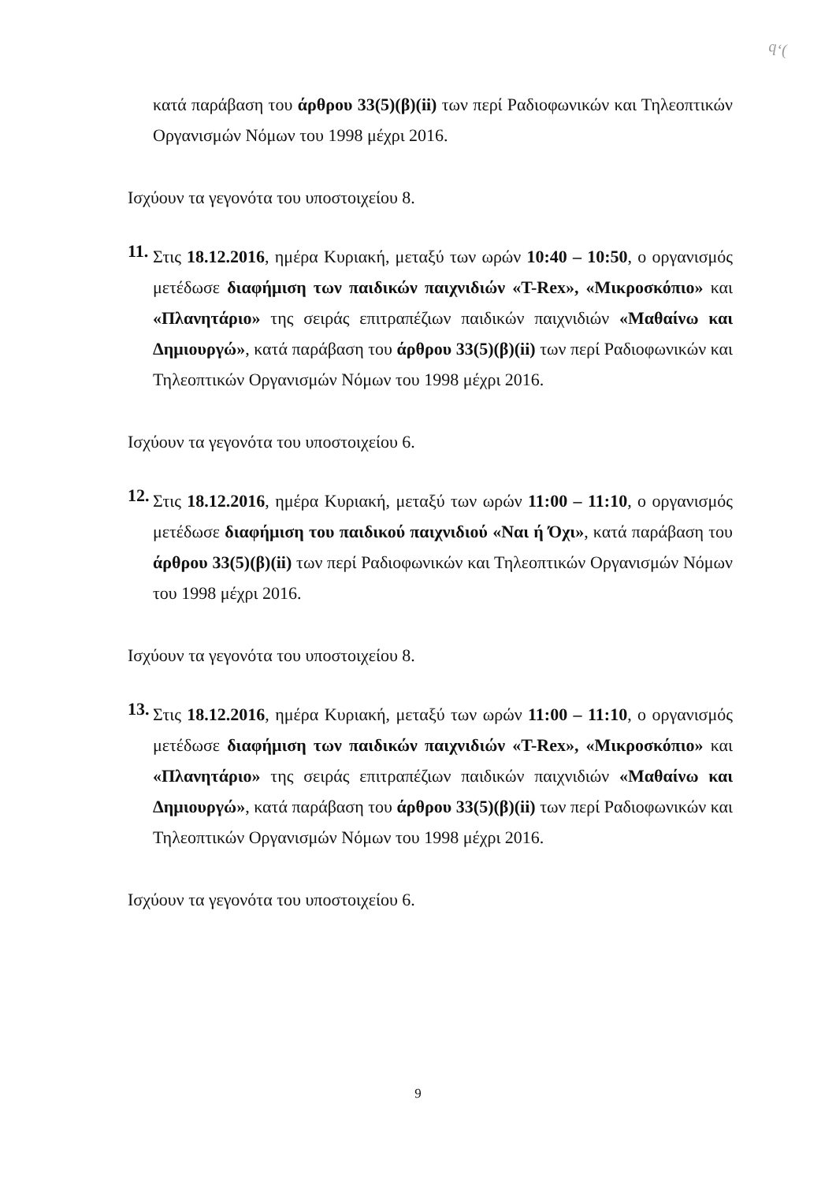ϥ‘(
κατά παράβαση του άρθρου 33(5)(β)(ii) των περί Ραδιοφωνικών και Τηλεοπτικών Οργανισμών Νόμων του 1998 μέχρι 2016.
Ισχύουν τα γεγονότα του υποστοιχείου 8.
11.
Στις 18.12.2016, ημέρα Κυριακή, μεταξύ των ωρών 10:40 – 10:50, ο οργανισμός μετέδωσε διαφήμιση των παιδικών παιχνιδιών «T-Rex», «Μικροσκόπιο» και «Πλανητάριο» της σειράς επιτραπέζιων παιδικών παιχνιδιών «Μαθαίνω και Δημιουργώ», κατά παράβαση του άρθρου 33(5)(β)(ii) των περί Ραδιοφωνικών και Τηλεοπτικών Οργανισμών Νόμων του 1998 μέχρι 2016.
Ισχύουν τα γεγονότα του υποστοιχείου 6.
12.
Στις 18.12.2016, ημέρα Κυριακή, μεταξύ των ωρών 11:00 – 11:10, ο οργανισμός μετέδωσε διαφήμιση του παιδικού παιχνιδιού «Ναι ή Όχι», κατά παράβαση του άρθρου 33(5)(β)(ii) των περί Ραδιοφωνικών και Τηλεοπτικών Οργανισμών Νόμων του 1998 μέχρι 2016.
Ισχύουν τα γεγονότα του υποστοιχείου 8.
13.
Στις 18.12.2016, ημέρα Κυριακή, μεταξύ των ωρών 11:00 – 11:10, ο οργανισμός μετέδωσε διαφήμιση των παιδικών παιχνιδιών «T-Rex», «Μικροσκόπιο» και «Πλανητάριο» της σειράς επιτραπέζιων παιδικών παιχνιδιών «Μαθαίνω και Δημιουργώ», κατά παράβαση του άρθρου 33(5)(β)(ii) των περί Ραδιοφωνικών και Τηλεοπτικών Οργανισμών Νόμων του 1998 μέχρι 2016.
Ισχύουν τα γεγονότα του υποστοιχείου 6.
9